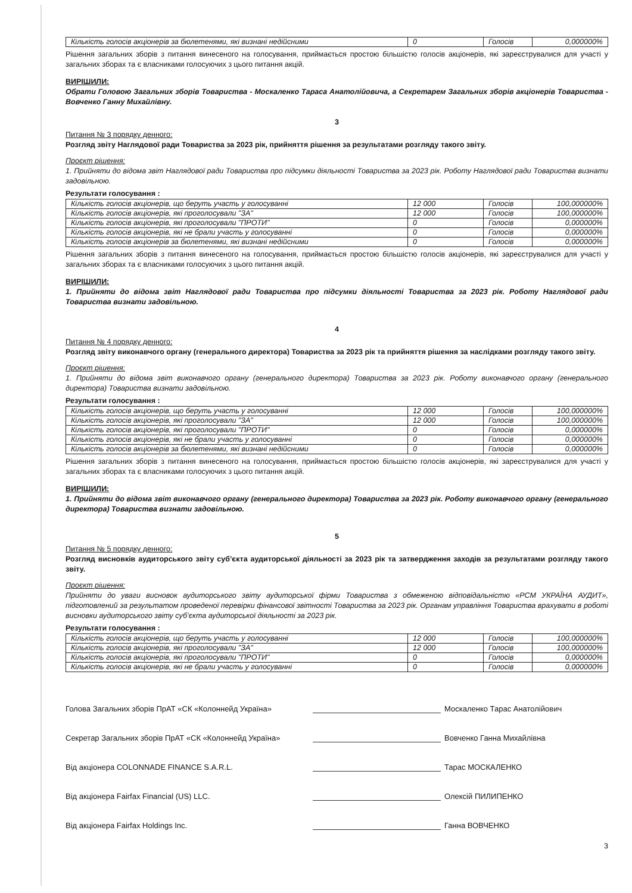| Кількість голосів акціонерів за бюлетенями, які визнані недійсними | 0 | Голосів | 0,000000% |
Рішення загальних зборів з питання винесеного на голосування, приймається простою більшістю голосів акціонерів, які зареєструвалися для участі у загальних зборах та є власниками голосуючих з цього питання акцій.
ВИРІШИЛИ:
Обрати Головою Загальних зборів Товариства - Москаленко Тараса Анатолійовича, а Секретарем Загальних зборів акціонерів Товариства - Вовченко Ганну Михайлівну.
3
Питання № 3 порядку денного:
Розгляд звіту Наглядової ради Товариства за 2023 рік, прийняття рішення за результатами розгляду такого звіту.
Проєкт рішення:
1. Прийняти до відома звіт Наглядової ради Товариства про підсумки діяльності Товариства за 2023 рік. Роботу Наглядової ради Товариства визнати задовільною.
Результати голосування :
| Кількість голосів акціонерів, що беруть участь у голосуванні | 12 000 | Голосів | 100,000000% |
| Кількість голосів акціонерів, які проголосували "ЗА" | 12 000 | Голосів | 100,000000% |
| Кількість голосів акціонерів, які проголосували "ПРОТИ" | 0 | Голосів | 0,000000% |
| Кількість голосів акціонерів, які не брали участь у голосуванні | 0 | Голосів | 0,000000% |
| Кількість голосів акціонерів за бюлетенями, які визнані недійсними | 0 | Голосів | 0,000000% |
Рішення загальних зборів з питання винесеного на голосування, приймається простою більшістю голосів акціонерів, які зареєструвалися для участі у загальних зборах та є власниками голосуючих з цього питання акцій.
ВИРІШИЛИ:
1. Прийняти до відома звіт Наглядової ради Товариства про підсумки діяльності Товариства за 2023 рік. Роботу Наглядової ради Товариства визнати задовільною.
4
Питання № 4 порядку денного:
Розгляд звіту виконавчого органу (генерального директора) Товариства за 2023 рік та прийняття рішення за наслідками розгляду такого звіту.
Проєкт рішення:
1. Прийняти до відома звіт виконавчого органу (генерального директора) Товариства за 2023 рік. Роботу виконавчого органу (генерального директора) Товариства визнати задовільною.
Результати голосування :
| Кількість голосів акціонерів, що беруть участь у голосуванні | 12 000 | Голосів | 100,000000% |
| Кількість голосів акціонерів, які проголосували "ЗА" | 12 000 | Голосів | 100,000000% |
| Кількість голосів акціонерів, які проголосували "ПРОТИ" | 0 | Голосів | 0,000000% |
| Кількість голосів акціонерів, які не брали участь у голосуванні | 0 | Голосів | 0,000000% |
| Кількість голосів акціонерів за бюлетенями, які визнані недійсними | 0 | Голосів | 0,000000% |
Рішення загальних зборів з питання винесеного на голосування, приймається простою більшістю голосів акціонерів, які зареєструвалися для участі у загальних зборах та є власниками голосуючих з цього питання акцій.
ВИРІШИЛИ:
1. Прийняти до відома звіт виконавчого органу (генерального директора) Товариства за 2023 рік. Роботу виконавчого органу (генерального директора) Товариства визнати задовільною.
5
Питання № 5 порядку денного:
Розгляд висновків аудиторського звіту суб’єкта аудиторської діяльності за 2023 рік та затвердження заходів за результатами розгляду такого звіту.
Проєкт рішення:
Прийняти до уваги висновок аудиторського звіту аудиторської фірми Товариства з обмеженою відповідальністю «РСМ УКРАЇНА АУДИТ», підготовлений за результатом проведеної перевірки фінансової звітності Товариства за 2023 рік. Органам управління Товариства врахувати в роботі висновки аудиторського звіту суб’єкта аудиторської діяльності за 2023 рік.
Результати голосування :
| Кількість голосів акціонерів, що беруть участь у голосуванні | 12 000 | Голосів | 100,000000% |
| Кількість голосів акціонерів, які проголосували "ЗА" | 12 000 | Голосів | 100,000000% |
| Кількість голосів акціонерів, які проголосували "ПРОТИ" | 0 | Голосів | 0,000000% |
| Кількість голосів акціонерів, які не брали участь у голосуванні | 0 | Голосів | 0,000000% |
Голова Загальних зборів ПрАТ «СК «Колоннейд Україна» Москаленко Тарас Анатолійович
Секретар Загальних зборів ПрАТ «СК «Колоннейд Україна» Вовченко Ганна Михайлівна
Від акціонера COLONNADE FINANCE S.A.R.L. Тарас МОСКАЛЕНКО
Від акціонера Fairfax Financial (US) LLC. Олексій ПИЛИПЕНКО
Від акціонера Fairfax Holdings Inc. Ганна ВОВЧЕНКО
3